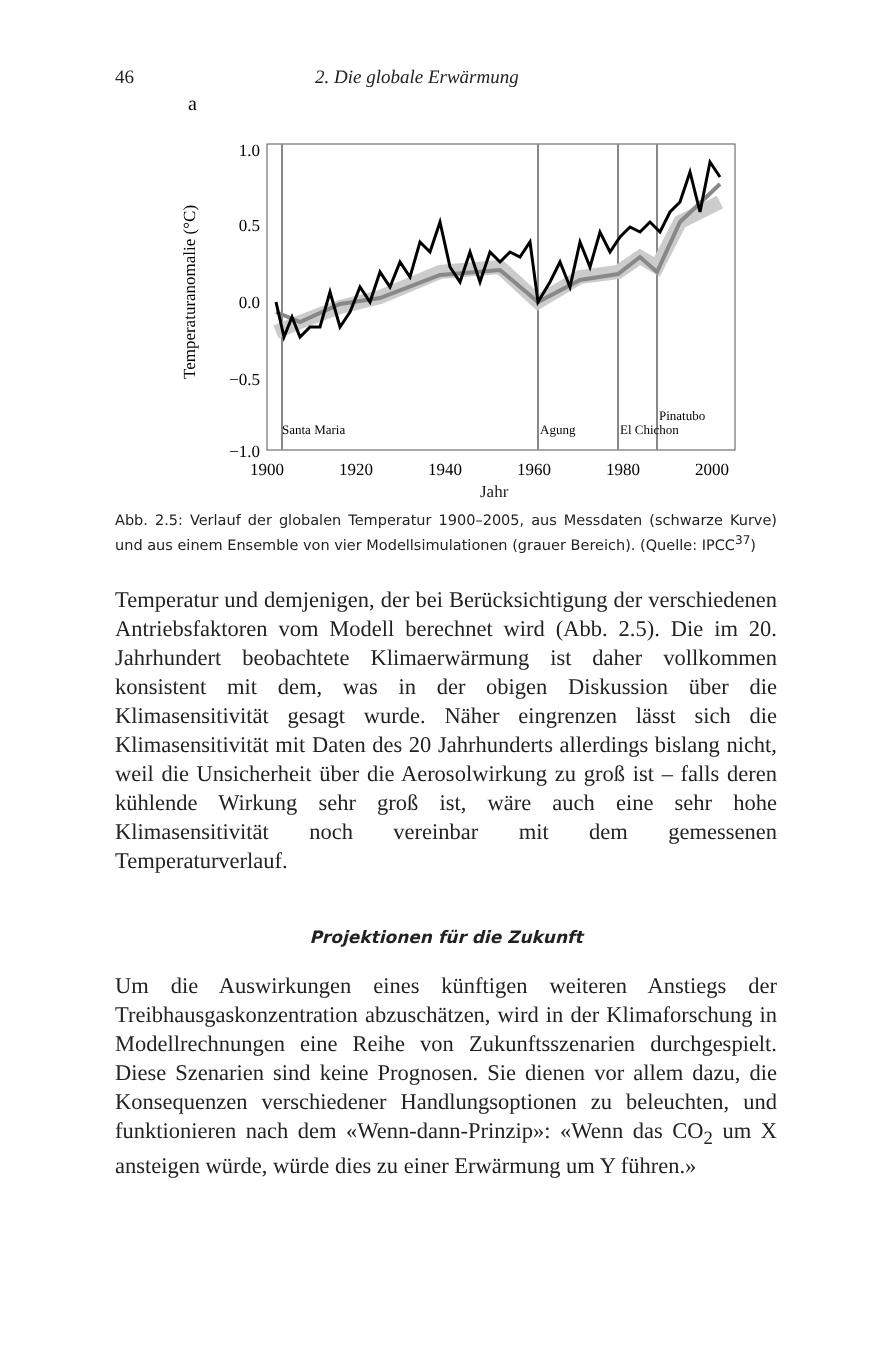46 2. Die globale Erwärmung
a
Temperaturanomalie (°C)
1.0
0.5
0.0
−0.5
−1.0
Santa Maria
Agung
El Chichon
Pinatubo
1900
1920
1940
1960
1980
2000
Jahr
Abb. 2.5: Verlauf der globalen Temperatur 1900–2005, aus Messdaten (schwarze Kurve) und aus einem Ensemble von vier Modellsimulationen (grauer Bereich). (Quelle: IPCC<sup>37</sup>)
Temperatur und demjenigen, der bei Berücksichtigung der verschiedenen Antriebsfaktoren vom Modell berechnet wird (Abb. 2.5). Die im 20. Jahrhundert beobachtete Klimaerwärmung ist daher vollkommen konsistent mit dem, was in der obigen Diskussion über die Klimasensitivität gesagt wurde. Näher eingrenzen lässt sich die Klimasensitivität mit Daten des 20 Jahrhunderts allerdings bislang nicht, weil die Unsicherheit über die Aerosolwirkung zu groß ist – falls deren kühlende Wirkung sehr groß ist, wäre auch eine sehr hohe Klimasensitivität noch vereinbar mit dem gemessenen Temperaturverlauf.
Projektionen für die Zukunft
Um die Auswirkungen eines künftigen weiteren Anstiegs der Treibhausgaskonzentration abzuschätzen, wird in der Klimaforschung in Modellrechnungen eine Reihe von Zukunftsszenarien durchgespielt. Diese Szenarien sind keine Prognosen. Sie dienen vor allem dazu, die Konsequenzen verschiedener Handlungsoptionen zu beleuchten, und funktionieren nach dem «Wenn-dann-Prinzip»: «Wenn das CO<sub>2</sub> um X ansteigen würde, würde dies zu einer Erwärmung um Y führen.»